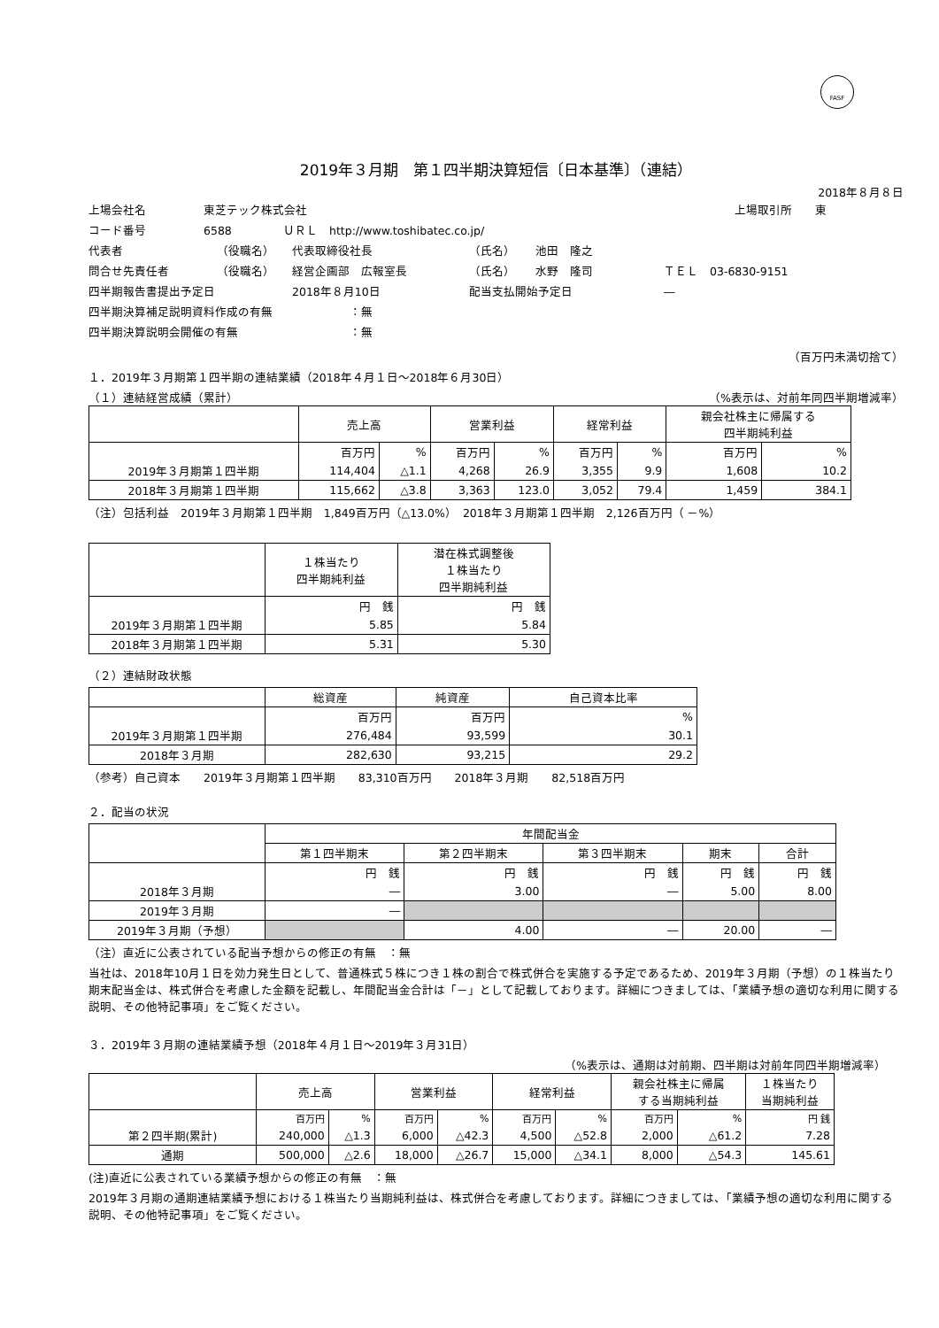FASF
2019年３月期　第１四半期決算短信〔日本基準〕（連結）
2018年８月８日
上場会社名 東芝テック株式会社 上場取引所　　東
コード番号 6588 ＵＲＬ　http://www.toshibatec.co.jp/
代表者 （役職名） 代表取締役社長 （氏名） 池田　隆之
問合せ先責任者 （役職名） 経営企画部　広報室長 （氏名） 水野　隆司 ＴＥＬ　03-6830-9151
四半期報告書提出予定日 2018年８月10日 配当支払開始予定日 ―
四半期決算補足説明資料作成の有無 ：無
四半期決算説明会開催の有無 ：無
（百万円未満切捨て）
１．2019年３月期第１四半期の連結業績（2018年４月１日～2018年６月30日）
（１）連結経営成績（累計） （%表示は、対前年同四半期増減率）
| | 売上高 | | 営業利益 | | 経常利益 | | 親会社株主に帰属する 四半期純利益 | |
| --- | --- | --- | --- | --- | --- | --- | --- | --- |
| | 百万円 | % | 百万円 | % | 百万円 | % | 百万円 | % |
| 2019年３月期第１四半期 | 114,404 | △1.1 | 4,268 | 26.9 | 3,355 | 9.9 | 1,608 | 10.2 |
| 2018年３月期第１四半期 | 115,662 | △3.8 | 3,363 | 123.0 | 3,052 | 79.4 | 1,459 | 384.1 |
（注）包括利益　2019年３月期第１四半期　1,849百万円（△13.0%）　2018年３月期第１四半期　2,126百万円（ －%）
| | １株当たり 四半期純利益 | 潜在株式調整後 １株当たり 四半期純利益 |
| --- | --- | --- |
| | 円 銭 | 円 銭 |
| 2019年３月期第１四半期 | 5.85 | 5.84 |
| 2018年３月期第１四半期 | 5.31 | 5.30 |
（２）連結財政状態
| | 総資産 | 純資産 | 自己資本比率 |
| --- | --- | --- | --- |
| | 百万円 | 百万円 | % |
| 2019年３月期第１四半期 | 276,484 | 93,599 | 30.1 |
| 2018年３月期 | 282,630 | 93,215 | 29.2 |
（参考）自己資本　　2019年３月期第１四半期　　83,310百万円　　2018年３月期　　82,518百万円
２．配当の状況
| | 年間配当金 | | | | |
| --- | --- | --- | --- | --- | --- |
| | 第１四半期末 | 第２四半期末 | 第３四半期末 | 期末 | 合計 |
| | 円 銭 | 円 銭 | 円 銭 | 円 銭 | 円 銭 |
| 2018年３月期 | ― | 3.00 | ― | 5.00 | 8.00 |
| 2019年３月期 | ― | | | | |
| 2019年３月期（予想） | | 4.00 | ― | 20.00 | ― |
（注）直近に公表されている配当予想からの修正の有無　：無
当社は、2018年10月１日を効力発生日として、普通株式５株につき１株の割合で株式併合を実施する予定であるため、2019年３月期（予想）の１株当たり期末配当金は、株式併合を考慮した金額を記載し、年間配当金合計は「－」として記載しております。詳細につきましては、「業績予想の適切な利用に関する説明、その他特記事項」をご覧ください。
３．2019年３月期の連結業績予想（2018年４月１日～2019年３月31日）
（%表示は、通期は対前期、四半期は対前年同四半期増減率）
| | 売上高 | | 営業利益 | | 経常利益 | | 親会社株主に帰属 する当期純利益 | | １株当たり 当期純利益 |
| --- | --- | --- | --- | --- | --- | --- | --- | --- | --- |
| | 百万円 | % | 百万円 | % | 百万円 | % | 百万円 | % | 円 銭 |
| 第２四半期(累計) | 240,000 | △1.3 | 6,000 | △42.3 | 4,500 | △52.8 | 2,000 | △61.2 | 7.28 |
| 通期 | 500,000 | △2.6 | 18,000 | △26.7 | 15,000 | △34.1 | 8,000 | △54.3 | 145.61 |
(注)直近に公表されている業績予想からの修正の有無　：無
2019年３月期の通期連結業績予想における１株当たり当期純利益は、株式併合を考慮しております。詳細につきましては、「業績予想の適切な利用に関する説明、その他特記事項」をご覧ください。